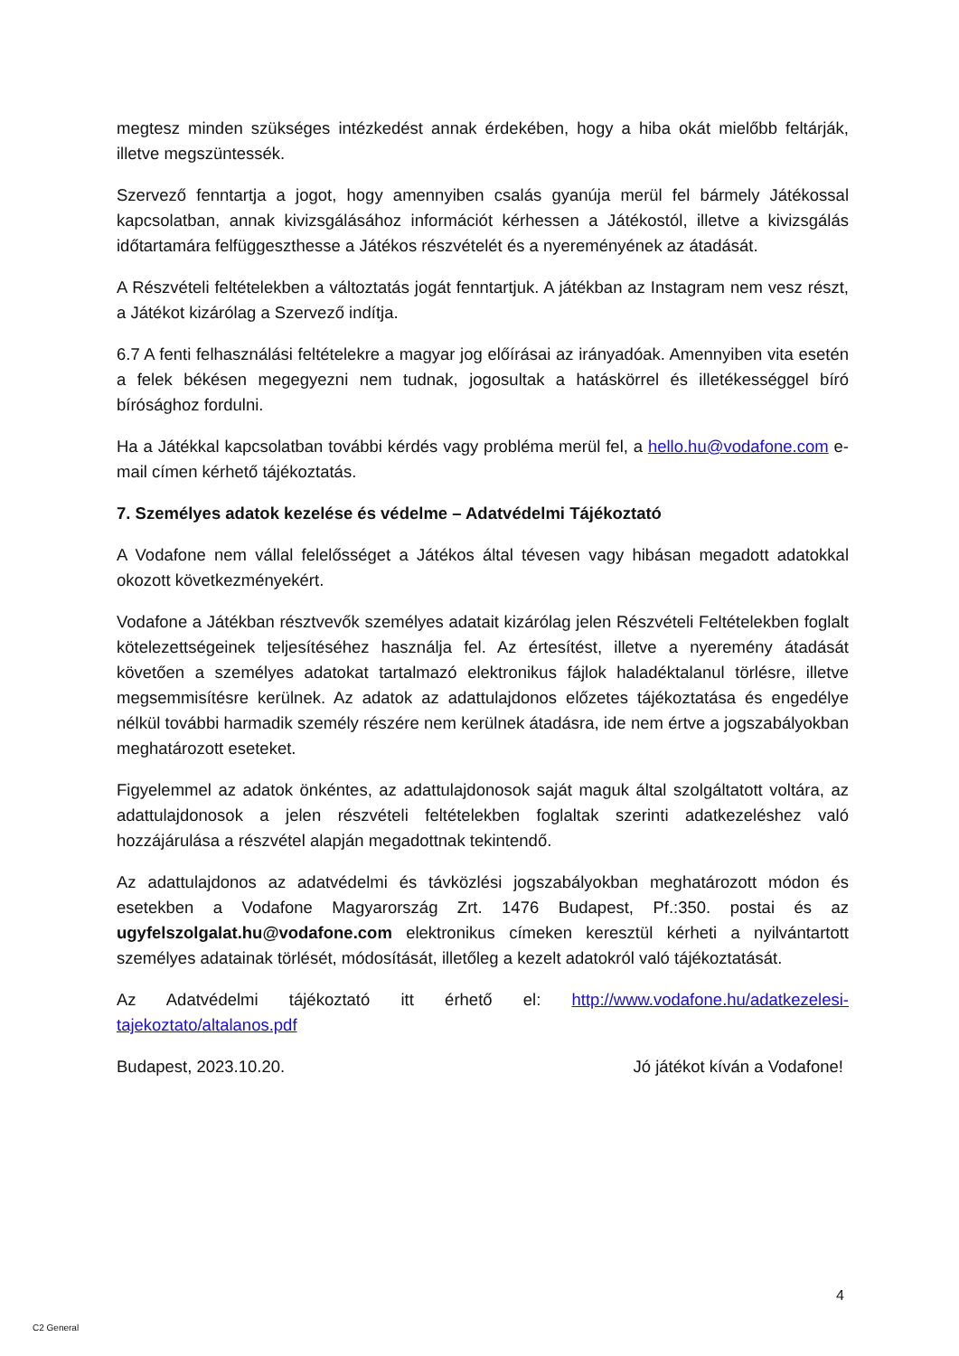megtesz minden szükséges intézkedést annak érdekében, hogy a hiba okát mielőbb feltárják, illetve megszüntessék.
Szervező fenntartja a jogot, hogy amennyiben csalás gyanúja merül fel bármely Játékossal kapcsolatban, annak kivizsgálásához információt kérhessen a Játékostól, illetve a kivizsgálás időtartamára felfüggeszthesse a Játékos részvételét és a nyereményének az átadását.
A Részvételi feltételekben a változtatás jogát fenntartjuk. A játékban az Instagram nem vesz részt, a Játékot kizárólag a Szervező indítja.
6.7 A fenti felhasználási feltételekre a magyar jog előírásai az irányadóak. Amennyiben vita esetén a felek békésen megegyezni nem tudnak, jogosultak a hatáskörrel és illetékességgel bíró bírósághoz fordulni.
Ha a Játékkal kapcsolatban további kérdés vagy probléma merül fel, a hello.hu@vodafone.com e-mail címen kérhető tájékoztatás.
7. Személyes adatok kezelése és védelme – Adatvédelmi Tájékoztató
A Vodafone nem vállal felelősséget a Játékos által tévesen vagy hibásan megadott adatokkal okozott következményekért.
Vodafone a Játékban résztvevők személyes adatait kizárólag jelen Részvételi Feltételekben foglalt kötelezettségeinek teljesítéséhez használja fel. Az értesítést, illetve a nyeremény átadását követően a személyes adatokat tartalmazó elektronikus fájlok haladéktalanul törlésre, illetve megsemmisítésre kerülnek. Az adatok az adattulajdonos előzetes tájékoztatása és engedélye nélkül további harmadik személy részére nem kerülnek átadásra, ide nem értve a jogszabályokban meghatározott eseteket.
Figyelemmel az adatok önkéntes, az adattulajdonosok saját maguk által szolgáltatott voltára, az adattulajdonosok a jelen részvételi feltételekben foglaltak szerinti adatkezeléshez való hozzájárulása a részvétel alapján megadottnak tekintendő.
Az adattulajdonos az adatvédelmi és távközlési jogszabályokban meghatározott módon és esetekben a Vodafone Magyarország Zrt. 1476 Budapest, Pf.:350. postai és az ugyfelszolgalat.hu@vodafone.com elektronikus címeken keresztül kérheti a nyilvántartott személyes adatainak törlését, módosítását, illetőleg a kezelt adatokról való tájékoztatását.
Az Adatvédelmi tájékoztató itt érhető el: http://www.vodafone.hu/adatkezelesi-tajekoztato/altalanos.pdf
Budapest, 2023.10.20. Jó játékot kíván a Vodafone!
4
C2 General